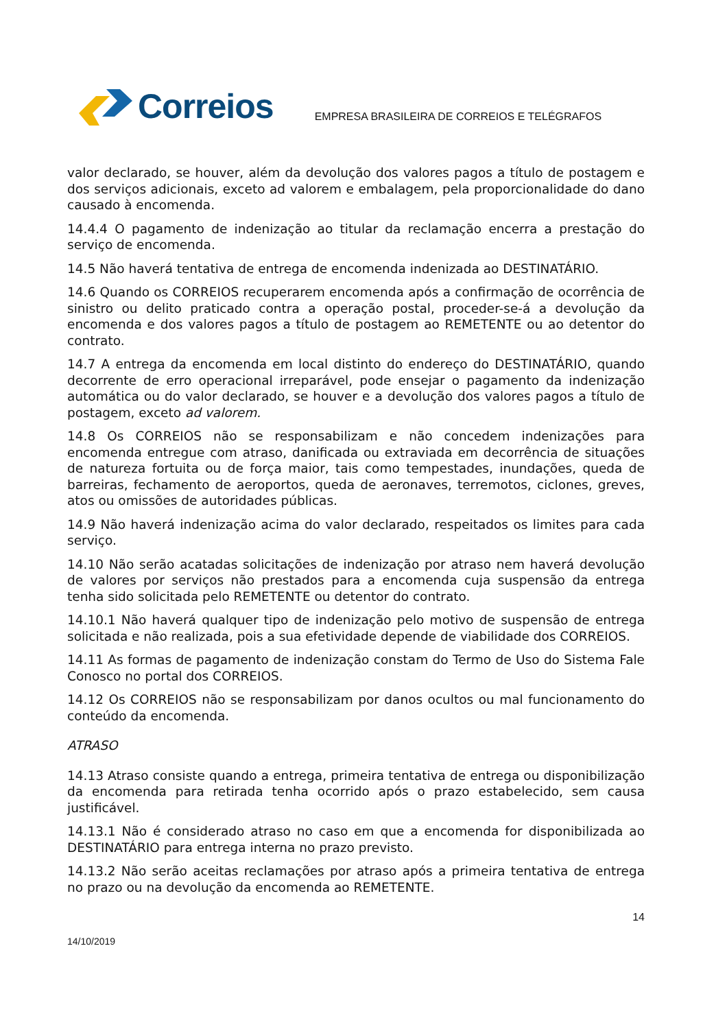Correios
EMPRESA BRASILEIRA DE CORREIOS E TELÉGRAFOS
valor declarado, se houver, além da devolução dos valores pagos a título de postagem e dos serviços adicionais, exceto ad valorem e embalagem, pela proporcionalidade do dano causado à encomenda.
14.4.4 O pagamento de indenização ao titular da reclamação encerra a prestação do serviço de encomenda.
14.5 Não haverá tentativa de entrega de encomenda indenizada ao DESTINATÁRIO.
14.6 Quando os CORREIOS recuperarem encomenda após a confirmação de ocorrência de sinistro ou delito praticado contra a operação postal, proceder-se-á a devolução da encomenda e dos valores pagos a título de postagem ao REMETENTE ou ao detentor do contrato.
14.7 A entrega da encomenda em local distinto do endereço do DESTINATÁRIO, quando decorrente de erro operacional irreparável, pode ensejar o pagamento da indenização automática ou do valor declarado, se houver e a devolução dos valores pagos a título de postagem, exceto ad valorem.
14.8 Os CORREIOS não se responsabilizam e não concedem indenizações para encomenda entregue com atraso, danificada ou extraviada em decorrência de situações de natureza fortuita ou de força maior, tais como tempestades, inundações, queda de barreiras, fechamento de aeroportos, queda de aeronaves, terremotos, ciclones, greves, atos ou omissões de autoridades públicas.
14.9 Não haverá indenização acima do valor declarado, respeitados os limites para cada serviço.
14.10 Não serão acatadas solicitações de indenização por atraso nem haverá devolução de valores por serviços não prestados para a encomenda cuja suspensão da entrega tenha sido solicitada pelo REMETENTE ou detentor do contrato.
14.10.1 Não haverá qualquer tipo de indenização pelo motivo de suspensão de entrega solicitada e não realizada, pois a sua efetividade depende de viabilidade dos CORREIOS.
14.11 As formas de pagamento de indenização constam do Termo de Uso do Sistema Fale Conosco no portal dos CORREIOS.
14.12 Os CORREIOS não se responsabilizam por danos ocultos ou mal funcionamento do conteúdo da encomenda.
ATRASO
14.13 Atraso consiste quando a entrega, primeira tentativa de entrega ou disponibilização da encomenda para retirada tenha ocorrido após o prazo estabelecido, sem causa justificável.
14.13.1 Não é considerado atraso no caso em que a encomenda for disponibilizada ao DESTINATÁRIO para entrega interna no prazo previsto.
14.13.2 Não serão aceitas reclamações por atraso após a primeira tentativa de entrega no prazo ou na devolução da encomenda ao REMETENTE.
14
14/10/2019